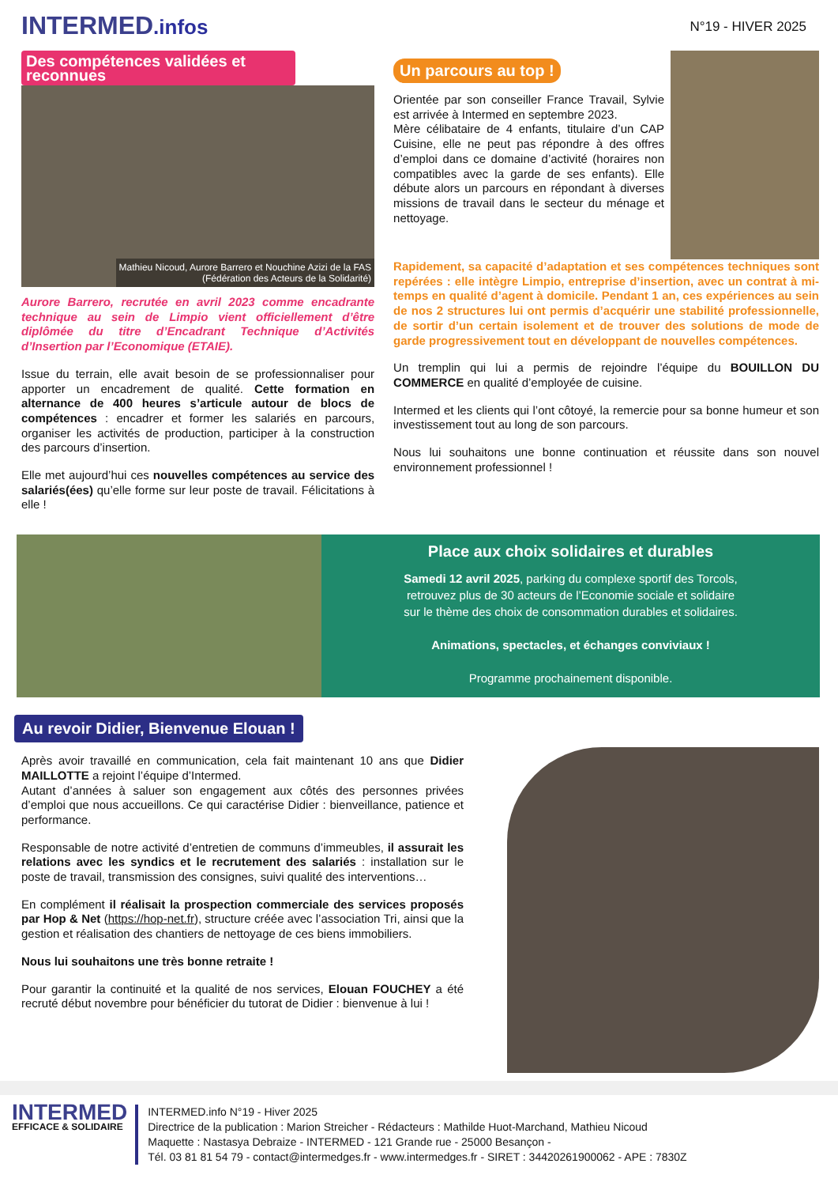INTERMED.infos
N°19 - HIVER 2025
Des compétences validées et reconnues
Mathieu Nicoud, Aurore Barrero et Nouchine Azizi de la FAS
(Fédération des Acteurs de la Solidarité)
Aurore Barrero, recrutée en avril 2023 comme encadrante technique au sein de Limpio vient officiellement d’être diplômée du titre d’Encadrant Technique d’Activités d’Insertion par l’Economique (ETAIE).
Issue du terrain, elle avait besoin de se professionnaliser pour apporter un encadrement de qualité. Cette formation en alternance de 400 heures s’articule autour de blocs de compétences : encadrer et former les salariés en parcours, organiser les activités de production, participer à la construction des parcours d’insertion.
Elle met aujourd’hui ces nouvelles compétences au service des salariés(ées) qu’elle forme sur leur poste de travail. Félicitations à elle !
Un parcours au top !
Orientée par son conseiller France Travail, Sylvie est arrivée à Intermed en septembre 2023.
Mère célibataire de 4 enfants, titulaire d’un CAP Cuisine, elle ne peut pas répondre à des offres d’emploi dans ce domaine d’activité (horaires non compatibles avec la garde de ses enfants). Elle débute alors un parcours en répondant à diverses missions de travail dans le secteur du ménage et nettoyage.
Rapidement, sa capacité d’adaptation et ses compétences techniques sont repérées : elle intègre Limpio, entreprise d’insertion, avec un contrat à mi-temps en qualité d’agent à domicile. Pendant 1 an, ces expériences au sein de nos 2 structures lui ont permis d’acquérir une stabilité professionnelle, de sortir d’un certain isolement et de trouver des solutions de mode de garde progressivement tout en développant de nouvelles compétences.
Un tremplin qui lui a permis de rejoindre l’équipe du BOUILLON DU COMMERCE en qualité d’employée de cuisine.
Intermed et les clients qui l’ont côtoyé, la remercie pour sa bonne humeur et son investissement tout au long de son parcours.
Nous lui souhaitons une bonne continuation et réussite dans son nouvel environnement professionnel !
Place aux choix solidaires et durables
Samedi 12 avril 2025, parking du complexe sportif des Torcols,
retrouvez plus de 30 acteurs de l’Economie sociale et solidaire
sur le thème des choix de consommation durables et solidaires.
Animations, spectacles, et échanges conviviaux !
Programme prochainement disponible.
Au revoir Didier, Bienvenue Elouan !
Après avoir travaillé en communication, cela fait maintenant 10 ans que Didier MAILLOTTE a rejoint l’équipe d’Intermed.
Autant d’années à saluer son engagement aux côtés des personnes privées d’emploi que nous accueillons. Ce qui caractérise Didier : bienveillance, patience et performance.
Responsable de notre activité d’entretien de communs d’immeubles, il assurait les relations avec les syndics et le recrutement des salariés : installation sur le poste de travail, transmission des consignes, suivi qualité des interventions…
En complément il réalisait la prospection commerciale des services proposés par Hop & Net (https://hop-net.fr), structure créée avec l’association Tri, ainsi que la gestion et réalisation des chantiers de nettoyage de ces biens immobiliers.
Nous lui souhaitons une très bonne retraite !
Pour garantir la continuité et la qualité de nos services, Elouan FOUCHEY a été recruté début novembre pour bénéficier du tutorat de Didier : bienvenue à lui !
INTERMED
EFFICACE & SOLIDAIRE
INTERMED.info N°19 - Hiver 2025
Directrice de la publication : Marion Streicher - Rédacteurs : Mathilde Huot-Marchand, Mathieu Nicoud
Maquette : Nastasya Debraize - INTERMED - 121 Grande rue - 25000 Besançon -
Tél. 03 81 81 54 79 - contact@intermedges.fr - www.intermedges.fr - SIRET : 34420261900062 - APE : 7830Z